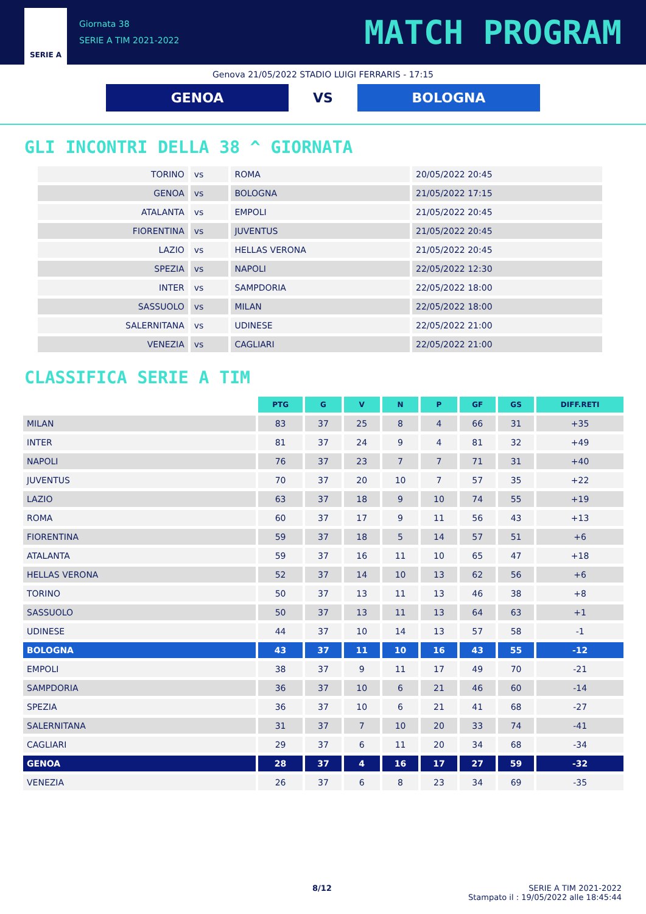SERIE A
Giornata 38
SERIE A TIM 2021-2022
MATCH PROGRAM
Genova 21/05/2022 STADIO LUIGI FERRARIS - 17:15
GENOA
VS
BOLOGNA
GLI INCONTRI DELLA 38 ^ GIORNATA
| TORINO | vs | ROMA | 20/05/2022 20:45 |
| GENOA | vs | BOLOGNA | 21/05/2022 17:15 |
| ATALANTA | vs | EMPOLI | 21/05/2022 20:45 |
| FIORENTINA | vs | JUVENTUS | 21/05/2022 20:45 |
| LAZIO | vs | HELLAS VERONA | 21/05/2022 20:45 |
| SPEZIA | vs | NAPOLI | 22/05/2022 12:30 |
| INTER | vs | SAMPDORIA | 22/05/2022 18:00 |
| SASSUOLO | vs | MILAN | 22/05/2022 18:00 |
| SALERNITANA | vs | UDINESE | 22/05/2022 21:00 |
| VENEZIA | vs | CAGLIARI | 22/05/2022 21:00 |
CLASSIFICA SERIE A TIM
| | PTG | G | V | N | P | GF | GS | DIFF.RETI |
| --- | --- | --- | --- | --- | --- | --- | --- | --- |
| MILAN | 83 | 37 | 25 | 8 | 4 | 66 | 31 | +35 |
| INTER | 81 | 37 | 24 | 9 | 4 | 81 | 32 | +49 |
| NAPOLI | 76 | 37 | 23 | 7 | 7 | 71 | 31 | +40 |
| JUVENTUS | 70 | 37 | 20 | 10 | 7 | 57 | 35 | +22 |
| LAZIO | 63 | 37 | 18 | 9 | 10 | 74 | 55 | +19 |
| ROMA | 60 | 37 | 17 | 9 | 11 | 56 | 43 | +13 |
| FIORENTINA | 59 | 37 | 18 | 5 | 14 | 57 | 51 | +6 |
| ATALANTA | 59 | 37 | 16 | 11 | 10 | 65 | 47 | +18 |
| HELLAS VERONA | 52 | 37 | 14 | 10 | 13 | 62 | 56 | +6 |
| TORINO | 50 | 37 | 13 | 11 | 13 | 46 | 38 | +8 |
| SASSUOLO | 50 | 37 | 13 | 11 | 13 | 64 | 63 | +1 |
| UDINESE | 44 | 37 | 10 | 14 | 13 | 57 | 58 | -1 |
| BOLOGNA | 43 | 37 | 11 | 10 | 16 | 43 | 55 | -12 |
| EMPOLI | 38 | 37 | 9 | 11 | 17 | 49 | 70 | -21 |
| SAMPDORIA | 36 | 37 | 10 | 6 | 21 | 46 | 60 | -14 |
| SPEZIA | 36 | 37 | 10 | 6 | 21 | 41 | 68 | -27 |
| SALERNITANA | 31 | 37 | 7 | 10 | 20 | 33 | 74 | -41 |
| CAGLIARI | 29 | 37 | 6 | 11 | 20 | 34 | 68 | -34 |
| GENOA | 28 | 37 | 4 | 16 | 17 | 27 | 59 | -32 |
| VENEZIA | 26 | 37 | 6 | 8 | 23 | 34 | 69 | -35 |
8/12 SERIE A TIM 2021-2022
Stampato il : 19/05/2022 alle 18:45:44